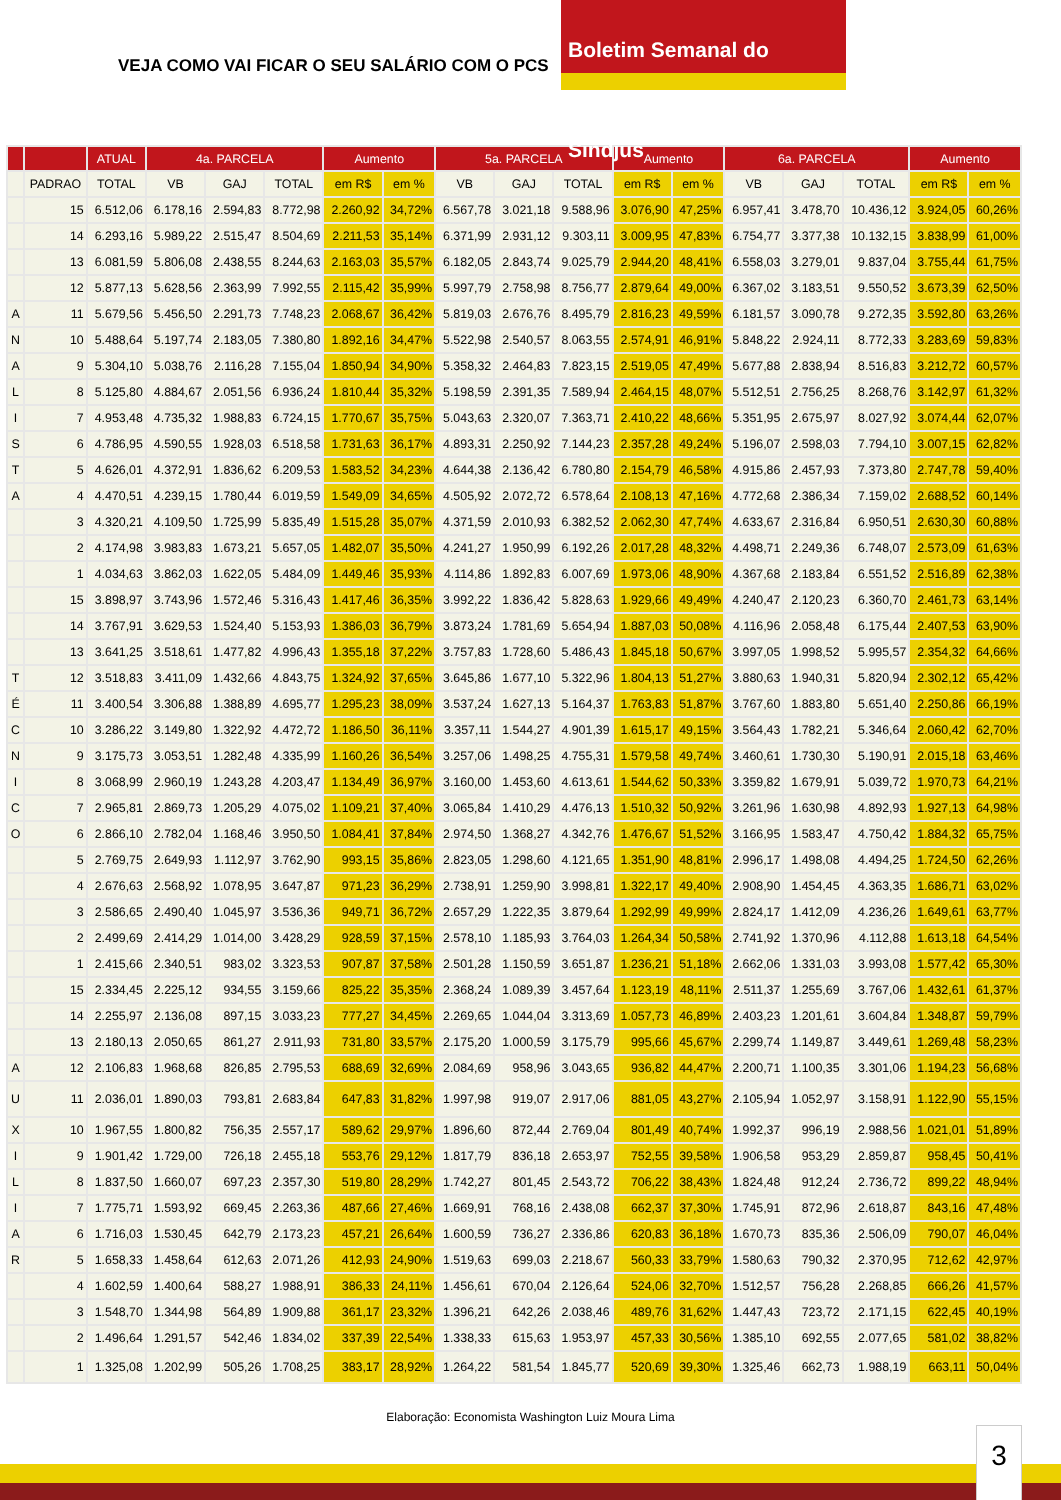VEJA COMO VAI FICAR O SEU SALÁRIO COM O PCS
Boletim Semanal do Sindjus
| | | ATUAL | 4a. PARCELA | | | Aumento | | 5a. PARCELA | | | Aumento | | 6a. PARCELA | | | Aumento | |
| --- | --- | --- | --- | --- | --- | --- | --- | --- | --- | --- | --- | --- | --- | --- | --- | --- | --- |
| | PADRAO | TOTAL | VB | GAJ | TOTAL | em R$ | em % | VB | GAJ | TOTAL | em R$ | em % | VB | GAJ | TOTAL | em R$ | em % |
| | 15 | 6.512,06 | 6.178,16 | 2.594,83 | 8.772,98 | 2.260,92 | 34,72% | 6.567,78 | 3.021,18 | 9.588,96 | 3.076,90 | 47,25% | 6.957,41 | 3.478,70 | 10.436,12 | 3.924,05 | 60,26% |
| | 14 | 6.293,16 | 5.989,22 | 2.515,47 | 8.504,69 | 2.211,53 | 35,14% | 6.371,99 | 2.931,12 | 9.303,11 | 3.009,95 | 47,83% | 6.754,77 | 3.377,38 | 10.132,15 | 3.838,99 | 61,00% |
| | 13 | 6.081,59 | 5.806,08 | 2.438,55 | 8.244,63 | 2.163,03 | 35,57% | 6.182,05 | 2.843,74 | 9.025,79 | 2.944,20 | 48,41% | 6.558,03 | 3.279,01 | 9.837,04 | 3.755,44 | 61,75% |
| | 12 | 5.877,13 | 5.628,56 | 2.363,99 | 7.992,55 | 2.115,42 | 35,99% | 5.997,79 | 2.758,98 | 8.756,77 | 2.879,64 | 49,00% | 6.367,02 | 3.183,51 | 9.550,52 | 3.673,39 | 62,50% |
| A | 11 | 5.679,56 | 5.456,50 | 2.291,73 | 7.748,23 | 2.068,67 | 36,42% | 5.819,03 | 2.676,76 | 8.495,79 | 2.816,23 | 49,59% | 6.181,57 | 3.090,78 | 9.272,35 | 3.592,80 | 63,26% |
| N | 10 | 5.488,64 | 5.197,74 | 2.183,05 | 7.380,80 | 1.892,16 | 34,47% | 5.522,98 | 2.540,57 | 8.063,55 | 2.574,91 | 46,91% | 5.848,22 | 2.924,11 | 8.772,33 | 3.283,69 | 59,83% |
| A | 9 | 5.304,10 | 5.038,76 | 2.116,28 | 7.155,04 | 1.850,94 | 34,90% | 5.358,32 | 2.464,83 | 7.823,15 | 2.519,05 | 47,49% | 5.677,88 | 2.838,94 | 8.516,83 | 3.212,72 | 60,57% |
| L | 8 | 5.125,80 | 4.884,67 | 2.051,56 | 6.936,24 | 1.810,44 | 35,32% | 5.198,59 | 2.391,35 | 7.589,94 | 2.464,15 | 48,07% | 5.512,51 | 2.756,25 | 8.268,76 | 3.142,97 | 61,32% |
| I | 7 | 4.953,48 | 4.735,32 | 1.988,83 | 6.724,15 | 1.770,67 | 35,75% | 5.043,63 | 2.320,07 | 7.363,71 | 2.410,22 | 48,66% | 5.351,95 | 2.675,97 | 8.027,92 | 3.074,44 | 62,07% |
| S | 6 | 4.786,95 | 4.590,55 | 1.928,03 | 6.518,58 | 1.731,63 | 36,17% | 4.893,31 | 2.250,92 | 7.144,23 | 2.357,28 | 49,24% | 5.196,07 | 2.598,03 | 7.794,10 | 3.007,15 | 62,82% |
| T | 5 | 4.626,01 | 4.372,91 | 1.836,62 | 6.209,53 | 1.583,52 | 34,23% | 4.644,38 | 2.136,42 | 6.780,80 | 2.154,79 | 46,58% | 4.915,86 | 2.457,93 | 7.373,80 | 2.747,78 | 59,40% |
| A | 4 | 4.470,51 | 4.239,15 | 1.780,44 | 6.019,59 | 1.549,09 | 34,65% | 4.505,92 | 2.072,72 | 6.578,64 | 2.108,13 | 47,16% | 4.772,68 | 2.386,34 | 7.159,02 | 2.688,52 | 60,14% |
| | 3 | 4.320,21 | 4.109,50 | 1.725,99 | 5.835,49 | 1.515,28 | 35,07% | 4.371,59 | 2.010,93 | 6.382,52 | 2.062,30 | 47,74% | 4.633,67 | 2.316,84 | 6.950,51 | 2.630,30 | 60,88% |
| | 2 | 4.174,98 | 3.983,83 | 1.673,21 | 5.657,05 | 1.482,07 | 35,50% | 4.241,27 | 1.950,99 | 6.192,26 | 2.017,28 | 48,32% | 4.498,71 | 2.249,36 | 6.748,07 | 2.573,09 | 61,63% |
| | 1 | 4.034,63 | 3.862,03 | 1.622,05 | 5.484,09 | 1.449,46 | 35,93% | 4.114,86 | 1.892,83 | 6.007,69 | 1.973,06 | 48,90% | 4.367,68 | 2.183,84 | 6.551,52 | 2.516,89 | 62,38% |
| | 15 | 3.898,97 | 3.743,96 | 1.572,46 | 5.316,43 | 1.417,46 | 36,35% | 3.992,22 | 1.836,42 | 5.828,63 | 1.929,66 | 49,49% | 4.240,47 | 2.120,23 | 6.360,70 | 2.461,73 | 63,14% |
| | 14 | 3.767,91 | 3.629,53 | 1.524,40 | 5.153,93 | 1.386,03 | 36,79% | 3.873,24 | 1.781,69 | 5.654,94 | 1.887,03 | 50,08% | 4.116,96 | 2.058,48 | 6.175,44 | 2.407,53 | 63,90% |
| | 13 | 3.641,25 | 3.518,61 | 1.477,82 | 4.996,43 | 1.355,18 | 37,22% | 3.757,83 | 1.728,60 | 5.486,43 | 1.845,18 | 50,67% | 3.997,05 | 1.998,52 | 5.995,57 | 2.354,32 | 64,66% |
| T | 12 | 3.518,83 | 3.411,09 | 1.432,66 | 4.843,75 | 1.324,92 | 37,65% | 3.645,86 | 1.677,10 | 5.322,96 | 1.804,13 | 51,27% | 3.880,63 | 1.940,31 | 5.820,94 | 2.302,12 | 65,42% |
| É | 11 | 3.400,54 | 3.306,88 | 1.388,89 | 4.695,77 | 1.295,23 | 38,09% | 3.537,24 | 1.627,13 | 5.164,37 | 1.763,83 | 51,87% | 3.767,60 | 1.883,80 | 5.651,40 | 2.250,86 | 66,19% |
| C | 10 | 3.286,22 | 3.149,80 | 1.322,92 | 4.472,72 | 1.186,50 | 36,11% | 3.357,11 | 1.544,27 | 4.901,39 | 1.615,17 | 49,15% | 3.564,43 | 1.782,21 | 5.346,64 | 2.060,42 | 62,70% |
| N | 9 | 3.175,73 | 3.053,51 | 1.282,48 | 4.335,99 | 1.160,26 | 36,54% | 3.257,06 | 1.498,25 | 4.755,31 | 1.579,58 | 49,74% | 3.460,61 | 1.730,30 | 5.190,91 | 2.015,18 | 63,46% |
| I | 8 | 3.068,99 | 2.960,19 | 1.243,28 | 4.203,47 | 1.134,49 | 36,97% | 3.160,00 | 1.453,60 | 4.613,61 | 1.544,62 | 50,33% | 3.359,82 | 1.679,91 | 5.039,72 | 1.970,73 | 64,21% |
| C | 7 | 2.965,81 | 2.869,73 | 1.205,29 | 4.075,02 | 1.109,21 | 37,40% | 3.065,84 | 1.410,29 | 4.476,13 | 1.510,32 | 50,92% | 3.261,96 | 1.630,98 | 4.892,93 | 1.927,13 | 64,98% |
| O | 6 | 2.866,10 | 2.782,04 | 1.168,46 | 3.950,50 | 1.084,41 | 37,84% | 2.974,50 | 1.368,27 | 4.342,76 | 1.476,67 | 51,52% | 3.166,95 | 1.583,47 | 4.750,42 | 1.884,32 | 65,75% |
| | 5 | 2.769,75 | 2.649,93 | 1.112,97 | 3.762,90 | 993,15 | 35,86% | 2.823,05 | 1.298,60 | 4.121,65 | 1.351,90 | 48,81% | 2.996,17 | 1.498,08 | 4.494,25 | 1.724,50 | 62,26% |
| | 4 | 2.676,63 | 2.568,92 | 1.078,95 | 3.647,87 | 971,23 | 36,29% | 2.738,91 | 1.259,90 | 3.998,81 | 1.322,17 | 49,40% | 2.908,90 | 1.454,45 | 4.363,35 | 1.686,71 | 63,02% |
| | 3 | 2.586,65 | 2.490,40 | 1.045,97 | 3.536,36 | 949,71 | 36,72% | 2.657,29 | 1.222,35 | 3.879,64 | 1.292,99 | 49,99% | 2.824,17 | 1.412,09 | 4.236,26 | 1.649,61 | 63,77% |
| | 2 | 2.499,69 | 2.414,29 | 1.014,00 | 3.428,29 | 928,59 | 37,15% | 2.578,10 | 1.185,93 | 3.764,03 | 1.264,34 | 50,58% | 2.741,92 | 1.370,96 | 4.112,88 | 1.613,18 | 64,54% |
| | 1 | 2.415,66 | 2.340,51 | 983,02 | 3.323,53 | 907,87 | 37,58% | 2.501,28 | 1.150,59 | 3.651,87 | 1.236,21 | 51,18% | 2.662,06 | 1.331,03 | 3.993,08 | 1.577,42 | 65,30% |
| | 15 | 2.334,45 | 2.225,12 | 934,55 | 3.159,66 | 825,22 | 35,35% | 2.368,24 | 1.089,39 | 3.457,64 | 1.123,19 | 48,11% | 2.511,37 | 1.255,69 | 3.767,06 | 1.432,61 | 61,37% |
| | 14 | 2.255,97 | 2.136,08 | 897,15 | 3.033,23 | 777,27 | 34,45% | 2.269,65 | 1.044,04 | 3.313,69 | 1.057,73 | 46,89% | 2.403,23 | 1.201,61 | 3.604,84 | 1.348,87 | 59,79% |
| | 13 | 2.180,13 | 2.050,65 | 861,27 | 2.911,93 | 731,80 | 33,57% | 2.175,20 | 1.000,59 | 3.175,79 | 995,66 | 45,67% | 2.299,74 | 1.149,87 | 3.449,61 | 1.269,48 | 58,23% |
| A | 12 | 2.106,83 | 1.968,68 | 826,85 | 2.795,53 | 688,69 | 32,69% | 2.084,69 | 958,96 | 3.043,65 | 936,82 | 44,47% | 2.200,71 | 1.100,35 | 3.301,06 | 1.194,23 | 56,68% |
| U | 11 | 2.036,01 | 1.890,03 | 793,81 | 2.683,84 | 647,83 | 31,82% | 1.997,98 | 919,07 | 2.917,06 | 881,05 | 43,27% | 2.105,94 | 1.052,97 | 3.158,91 | 1.122,90 | 55,15% |
| X | 10 | 1.967,55 | 1.800,82 | 756,35 | 2.557,17 | 589,62 | 29,97% | 1.896,60 | 872,44 | 2.769,04 | 801,49 | 40,74% | 1.992,37 | 996,19 | 2.988,56 | 1.021,01 | 51,89% |
| I | 9 | 1.901,42 | 1.729,00 | 726,18 | 2.455,18 | 553,76 | 29,12% | 1.817,79 | 836,18 | 2.653,97 | 752,55 | 39,58% | 1.906,58 | 953,29 | 2.859,87 | 958,45 | 50,41% |
| L | 8 | 1.837,50 | 1.660,07 | 697,23 | 2.357,30 | 519,80 | 28,29% | 1.742,27 | 801,45 | 2.543,72 | 706,22 | 38,43% | 1.824,48 | 912,24 | 2.736,72 | 899,22 | 48,94% |
| I | 7 | 1.775,71 | 1.593,92 | 669,45 | 2.263,36 | 487,66 | 27,46% | 1.669,91 | 768,16 | 2.438,08 | 662,37 | 37,30% | 1.745,91 | 872,96 | 2.618,87 | 843,16 | 47,48% |
| A | 6 | 1.716,03 | 1.530,45 | 642,79 | 2.173,23 | 457,21 | 26,64% | 1.600,59 | 736,27 | 2.336,86 | 620,83 | 36,18% | 1.670,73 | 835,36 | 2.506,09 | 790,07 | 46,04% |
| R | 5 | 1.658,33 | 1.458,64 | 612,63 | 2.071,26 | 412,93 | 24,90% | 1.519,63 | 699,03 | 2.218,67 | 560,33 | 33,79% | 1.580,63 | 790,32 | 2.370,95 | 712,62 | 42,97% |
| | 4 | 1.602,59 | 1.400,64 | 588,27 | 1.988,91 | 386,33 | 24,11% | 1.456,61 | 670,04 | 2.126,64 | 524,06 | 32,70% | 1.512,57 | 756,28 | 2.268,85 | 666,26 | 41,57% |
| | 3 | 1.548,70 | 1.344,98 | 564,89 | 1.909,88 | 361,17 | 23,32% | 1.396,21 | 642,26 | 2.038,46 | 489,76 | 31,62% | 1.447,43 | 723,72 | 2.171,15 | 622,45 | 40,19% |
| | 2 | 1.496,64 | 1.291,57 | 542,46 | 1.834,02 | 337,39 | 22,54% | 1.338,33 | 615,63 | 1.953,97 | 457,33 | 30,56% | 1.385,10 | 692,55 | 2.077,65 | 581,02 | 38,82% |
| | 1 | 1.325,08 | 1.202,99 | 505,26 | 1.708,25 | 383,17 | 28,92% | 1.264,22 | 581,54 | 1.845,77 | 520,69 | 39,30% | 1.325,46 | 662,73 | 1.988,19 | 663,11 | 50,04% |
Elaboração: Economista Washington Luiz Moura Lima
3